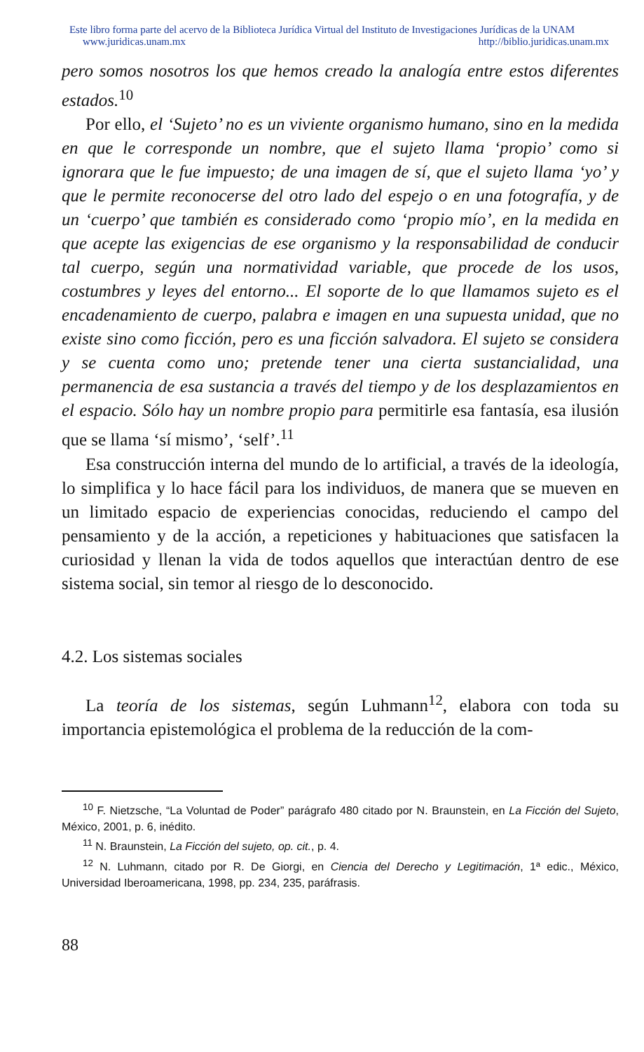Este libro forma parte del acervo de la Biblioteca Jurídica Virtual del Instituto de Investigaciones Jurídicas de la UNAM
www.juridicas.unam.mx http://biblio.juridicas.unam.mx
pero somos nosotros los que hemos creado la analogía entre estos diferentes estados.<sup>10</sup>
Por ello, el ‘Sujeto’ no es un viviente organismo humano, sino en la medida en que le corresponde un nombre, que el sujeto llama ‘propio’ como si ignorara que le fue impuesto; de una imagen de sí, que el sujeto llama ‘yo’ y que le permite reconocerse del otro lado del espejo o en una fotografía, y de un ‘cuerpo’ que también es considerado como ‘propio mío’, en la medida en que acepte las exigencias de ese organismo y la responsabilidad de conducir tal cuerpo, según una normatividad variable, que procede de los usos, costumbres y leyes del entorno... El soporte de lo que llamamos sujeto es el encadenamiento de cuerpo, palabra e imagen en una supuesta unidad, que no existe sino como ficción, pero es una ficción salvadora. El sujeto se considera y se cuenta como uno; pretende tener una cierta sustancialidad, una permanencia de esa sustancia a través del tiempo y de los desplazamientos en el espacio. Sólo hay un nombre propio para permitirle esa fantasía, esa ilusión que se llama ‘sí mismo’, ‘self’.<sup>11</sup>
Esa construcción interna del mundo de lo artificial, a través de la ideología, lo simplifica y lo hace fácil para los individuos, de manera que se mueven en un limitado espacio de experiencias conocidas, reduciendo el campo del pensamiento y de la acción, a repeticiones y habituaciones que satisfacen la curiosidad y llenan la vida de todos aquellos que interactúan dentro de ese sistema social, sin temor al riesgo de lo desconocido.
4.2. Los sistemas sociales
La teoría de los sistemas, según Luhmann<sup>12</sup>, elabora con toda su importancia epistemológica el problema de la reducción de la com-
<sup>10</sup> F. Nietzsche, “La Voluntad de Poder” parágrafo 480 citado por N. Braunstein, en La Ficción del Sujeto, México, 2001, p. 6, inédito.
<sup>11</sup> N. Braunstein, La Ficción del sujeto, op. cit., p. 4.
<sup>12</sup> N. Luhmann, citado por R. De Giorgi, en Ciencia del Derecho y Legitimación, 1ª edic., México, Universidad Iberoamericana, 1998, pp. 234, 235, paráfrasis.
88